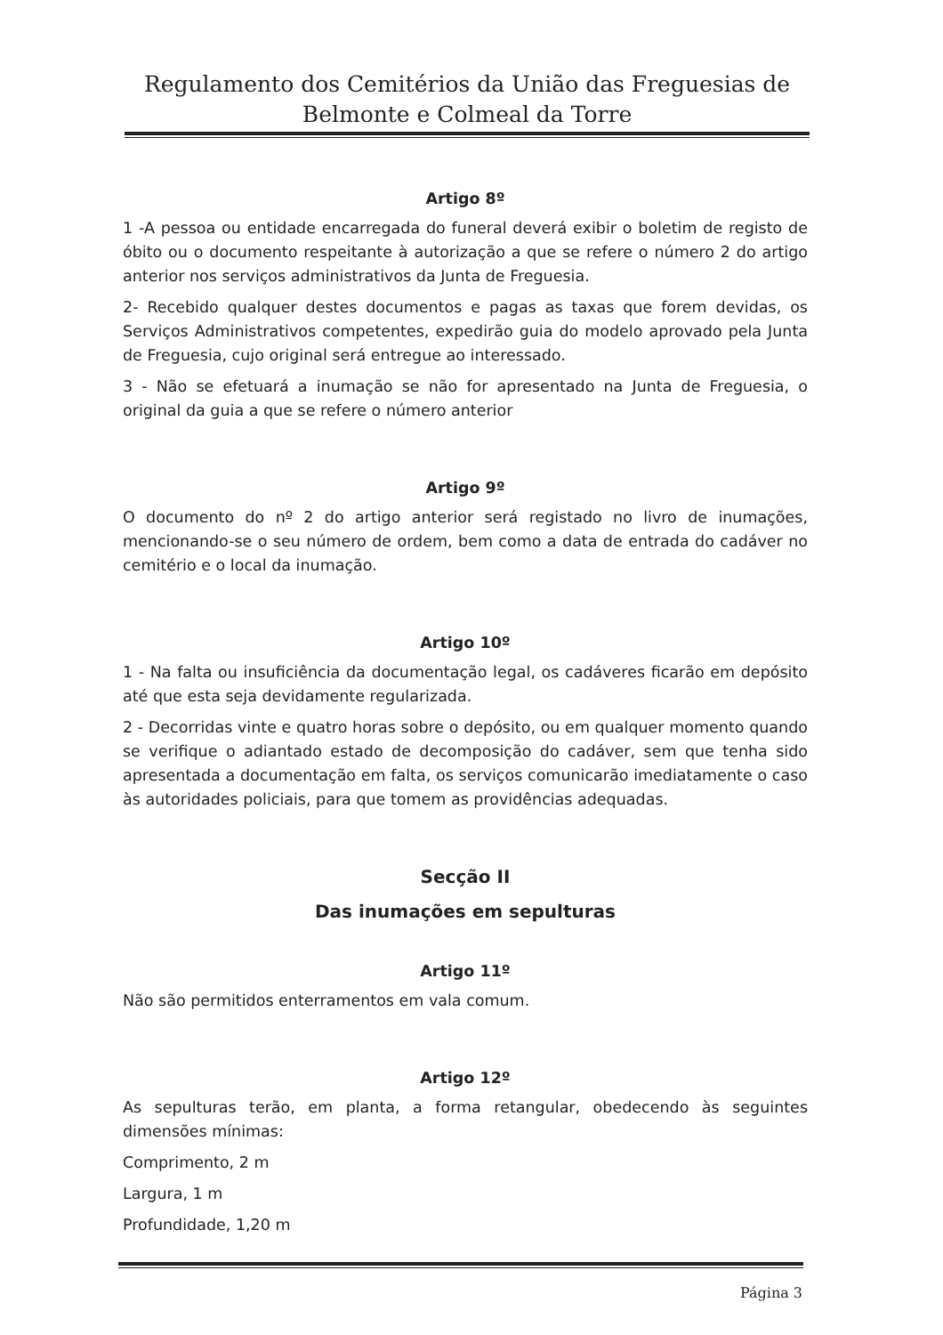Regulamento dos Cemitérios da União das Freguesias de
Belmonte e Colmeal da Torre
Artigo 8º
1 -A pessoa ou entidade encarregada do funeral deverá exibir o boletim de registo de óbito ou o documento respeitante à autorização a que se refere o número 2 do artigo anterior nos serviços administrativos da Junta de Freguesia.
2- Recebido qualquer destes documentos e pagas as taxas que forem devidas, os Serviços Administrativos competentes, expedirão guia do modelo aprovado pela Junta de Freguesia, cujo original será entregue ao interessado.
3 - Não se efetuará a inumação se não for apresentado na Junta de Freguesia, o original da guia a que se refere o número anterior
Artigo 9º
O documento do nº 2 do artigo anterior será registado no livro de inumações, mencionando-se o seu número de ordem, bem como a data de entrada do cadáver no cemitério e o local da inumação.
Artigo 10º
1 - Na falta ou insuficiência da documentação legal, os cadáveres ficarão em depósito até que esta seja devidamente regularizada.
2 - Decorridas vinte e quatro horas sobre o depósito, ou em qualquer momento quando se verifique o adiantado estado de decomposição do cadáver, sem que tenha sido apresentada a documentação em falta, os serviços comunicarão imediatamente o caso às autoridades policiais, para que tomem as providências adequadas.
Secção II
Das inumações em sepulturas
Artigo 11º
Não são permitidos enterramentos em vala comum.
Artigo 12º
As sepulturas terão, em planta, a forma retangular, obedecendo às seguintes dimensões mínimas:
Comprimento, 2 m
Largura, 1 m
Profundidade, 1,20 m
Página 3